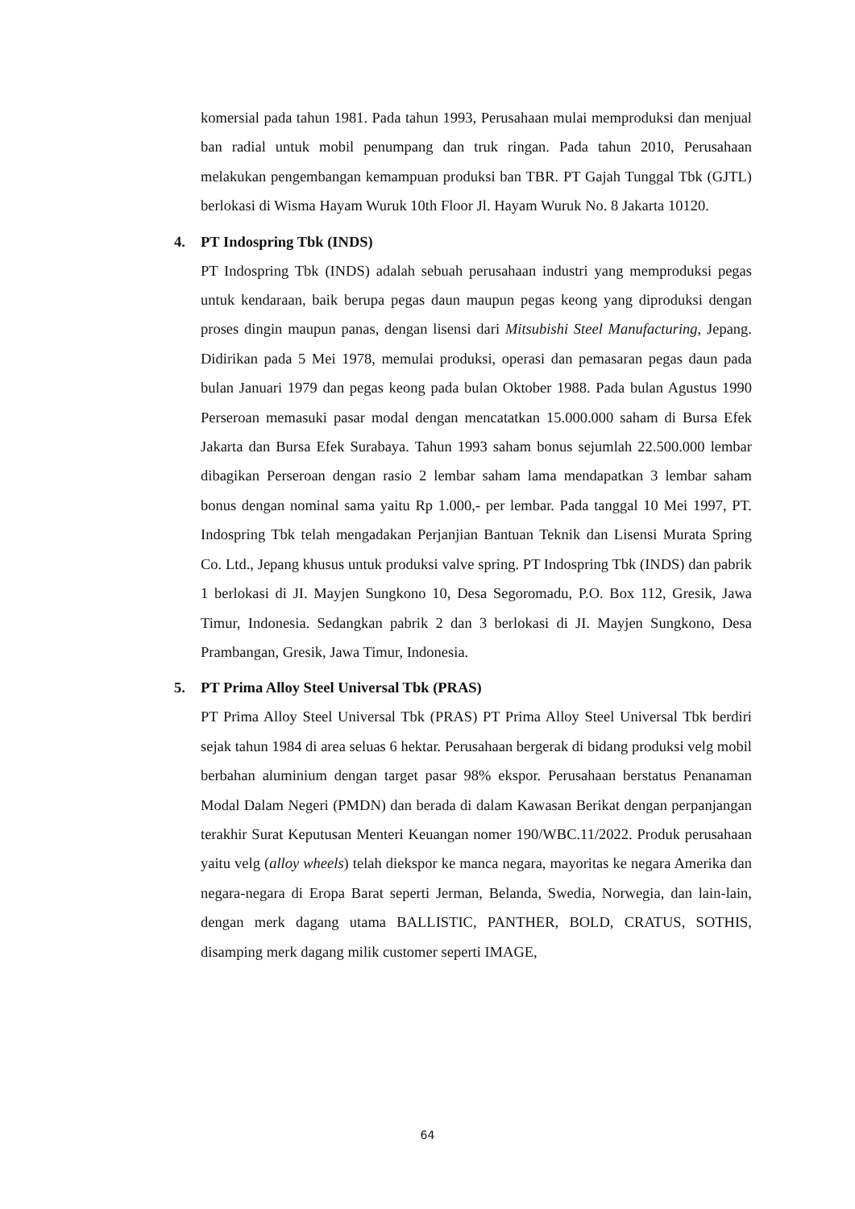komersial pada tahun 1981. Pada tahun 1993, Perusahaan mulai memproduksi dan menjual ban radial untuk mobil penumpang dan truk ringan. Pada tahun 2010, Perusahaan melakukan pengembangan kemampuan produksi ban TBR. PT Gajah Tunggal Tbk (GJTL) berlokasi di Wisma Hayam Wuruk 10th Floor Jl. Hayam Wuruk No. 8 Jakarta 10120.
4. PT Indospring Tbk (INDS)
PT Indospring Tbk (INDS) adalah sebuah perusahaan industri yang memproduksi pegas untuk kendaraan, baik berupa pegas daun maupun pegas keong yang diproduksi dengan proses dingin maupun panas, dengan lisensi dari Mitsubishi Steel Manufacturing, Jepang. Didirikan pada 5 Mei 1978, memulai produksi, operasi dan pemasaran pegas daun pada bulan Januari 1979 dan pegas keong pada bulan Oktober 1988. Pada bulan Agustus 1990 Perseroan memasuki pasar modal dengan mencatatkan 15.000.000 saham di Bursa Efek Jakarta dan Bursa Efek Surabaya. Tahun 1993 saham bonus sejumlah 22.500.000 lembar dibagikan Perseroan dengan rasio 2 lembar saham lama mendapatkan 3 lembar saham bonus dengan nominal sama yaitu Rp 1.000,- per lembar. Pada tanggal 10 Mei 1997, PT. Indospring Tbk telah mengadakan Perjanjian Bantuan Teknik dan Lisensi Murata Spring Co. Ltd., Jepang khusus untuk produksi valve spring. PT Indospring Tbk (INDS) dan pabrik 1 berlokasi di JI. Mayjen Sungkono 10, Desa Segoromadu, P.O. Box 112, Gresik, Jawa Timur, Indonesia. Sedangkan pabrik 2 dan 3 berlokasi di JI. Mayjen Sungkono, Desa Prambangan, Gresik, Jawa Timur, Indonesia.
5. PT Prima Alloy Steel Universal Tbk (PRAS)
PT Prima Alloy Steel Universal Tbk (PRAS) PT Prima Alloy Steel Universal Tbk berdiri sejak tahun 1984 di area seluas 6 hektar. Perusahaan bergerak di bidang produksi velg mobil berbahan aluminium dengan target pasar 98% ekspor. Perusahaan berstatus Penanaman Modal Dalam Negeri (PMDN) dan berada di dalam Kawasan Berikat dengan perpanjangan terakhir Surat Keputusan Menteri Keuangan nomer 190/WBC.11/2022. Produk perusahaan yaitu velg (alloy wheels) telah diekspor ke manca negara, mayoritas ke negara Amerika dan negara-negara di Eropa Barat seperti Jerman, Belanda, Swedia, Norwegia, dan lain-lain, dengan merk dagang utama BALLISTIC, PANTHER, BOLD, CRATUS, SOTHIS, disamping merk dagang milik customer seperti IMAGE,
64